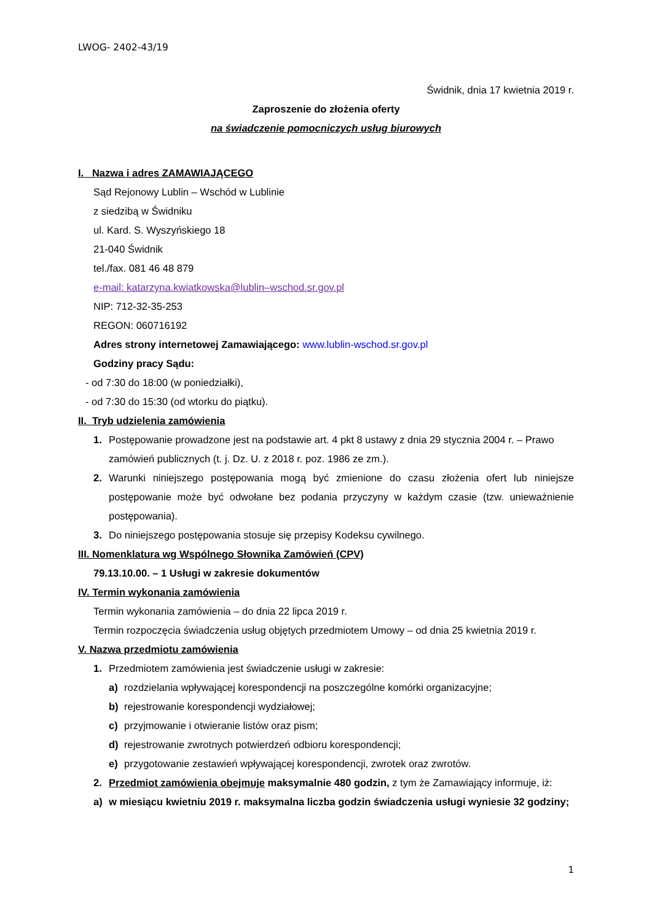LWOG- 2402-43/19
Świdnik, dnia 17 kwietnia 2019 r.
Zaproszenie do złożenia oferty
na świadczenie pomocniczych usług biurowych
I. Nazwa i adres ZAMAWIAJĄCEGO
Sąd Rejonowy Lublin – Wschód w Lublinie
z siedzibą w Świdniku
ul. Kard. S. Wyszyńskiego 18
21-040 Świdnik
tel./fax. 081 46 48 879
e-mail: katarzyna.kwiatkowska@lublin–wschod.sr.gov.pl
NIP: 712-32-35-253
REGON: 060716192
Adres strony internetowej Zamawiającego: www.lublin-wschod.sr.gov.pl
Godziny pracy Sądu:
- od 7:30 do 18:00 (w poniedziałki),
- od 7:30 do 15:30 (od wtorku do piątku).
II. Tryb udzielenia zamówienia
1. Postępowanie prowadzone jest na podstawie art. 4 pkt 8 ustawy z dnia 29 stycznia 2004 r. – Prawo zamówień publicznych (t. j. Dz. U. z 2018 r. poz. 1986 ze zm.).
2. Warunki niniejszego postępowania mogą być zmienione do czasu złożenia ofert lub niniejsze postępowanie może być odwołane bez podania przyczyny w każdym czasie (tzw. unieważnienie postępowania).
3. Do niniejszego postępowania stosuje się przepisy Kodeksu cywilnego.
III. Nomenklatura wg Wspólnego Słownika Zamówień (CPV)
79.13.10.00. – 1 Usługi w zakresie dokumentów
IV. Termin wykonania zamówienia
Termin wykonania zamówienia – do dnia 22 lipca 2019 r.
Termin rozpoczęcia świadczenia usług objętych przedmiotem Umowy – od dnia 25 kwietnia 2019 r.
V. Nazwa przedmiotu zamówienia
1. Przedmiotem zamówienia jest świadczenie usługi w zakresie:
a) rozdzielania wpływającej korespondencji na poszczególne komórki organizacyjne;
b) rejestrowanie korespondencji wydziałowej;
c) przyjmowanie i otwieranie listów oraz pism;
d) rejestrowanie zwrotnych potwierdzeń odbioru korespondencji;
e) przygotowanie zestawień wpływającej korespondencji, zwrotek oraz zwrotów.
2. Przedmiot zamówienia obejmuje maksymalnie 480 godzin, z tym że Zamawiający informuje, iż:
a) w miesiącu kwietniu 2019 r. maksymalna liczba godzin świadczenia usługi wyniesie 32 godziny;
1